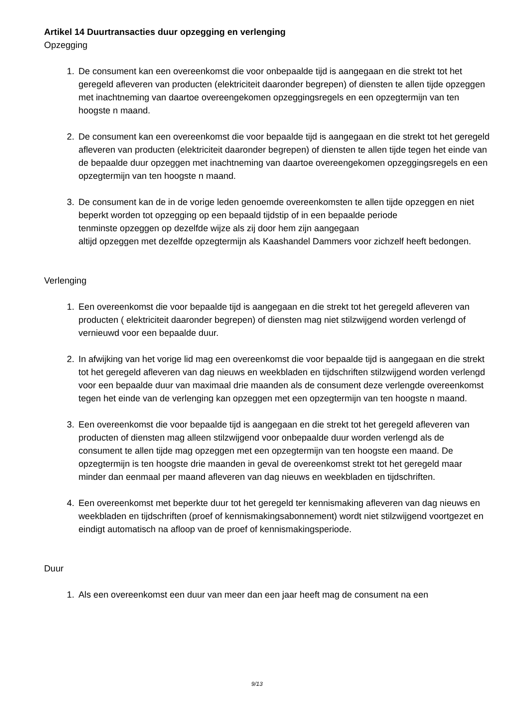Artikel 14 Duurtransacties duur opzegging en verlenging
Opzegging
1. De consument kan een overeenkomst die voor onbepaalde tijd is aangegaan en die strekt tot het geregeld afleveren van producten (elektriciteit daaronder begrepen) of diensten te allen tijde opzeggen met inachtneming van daartoe overeengekomen opzeggingsregels en een opzegtermijn van ten hoogste n maand.
2. De consument kan een overeenkomst die voor bepaalde tijd is aangegaan en die strekt tot het geregeld afleveren van producten (elektriciteit daaronder begrepen) of diensten te allen tijde tegen het einde van de bepaalde duur opzeggen met inachtneming van daartoe overeengekomen opzeggingsregels en een opzegtermijn van ten hoogste n maand.
3. De consument kan de in de vorige leden genoemde overeenkomsten te allen tijde opzeggen en niet beperkt worden tot opzegging op een bepaald tijdstip of in een bepaalde periode
tenminste opzeggen op dezelfde wijze als zij door hem zijn aangegaan
altijd opzeggen met dezelfde opzegtermijn als Kaashandel Dammers voor zichzelf heeft bedongen.
Verlenging
1. Een overeenkomst die voor bepaalde tijd is aangegaan en die strekt tot het geregeld afleveren van producten ( elektriciteit daaronder begrepen) of diensten mag niet stilzwijgend worden verlengd of vernieuwd voor een bepaalde duur.
2. In afwijking van het vorige lid mag een overeenkomst die voor bepaalde tijd is aangegaan en die strekt tot het geregeld afleveren van dag nieuws en weekbladen en tijdschriften stilzwijgend worden verlengd voor een bepaalde duur van maximaal drie maanden als de consument deze verlengde overeenkomst tegen het einde van de verlenging kan opzeggen met een opzegtermijn van ten hoogste n maand.
3. Een overeenkomst die voor bepaalde tijd is aangegaan en die strekt tot het geregeld afleveren van producten of diensten mag alleen stilzwijgend voor onbepaalde duur worden verlengd als de consument te allen tijde mag opzeggen met een opzegtermijn van ten hoogste een maand. De opzegtermijn is ten hoogste drie maanden in geval de overeenkomst strekt tot het geregeld maar minder dan eenmaal per maand afleveren van dag nieuws en weekbladen en tijdschriften.
4. Een overeenkomst met beperkte duur tot het geregeld ter kennismaking afleveren van dag nieuws en weekbladen en tijdschriften (proef of kennismakingsabonnement) wordt niet stilzwijgend voortgezet en eindigt automatisch na afloop van de proef of kennismakingsperiode.
Duur
1. Als een overeenkomst een duur van meer dan een jaar heeft mag de consument na een
9/13